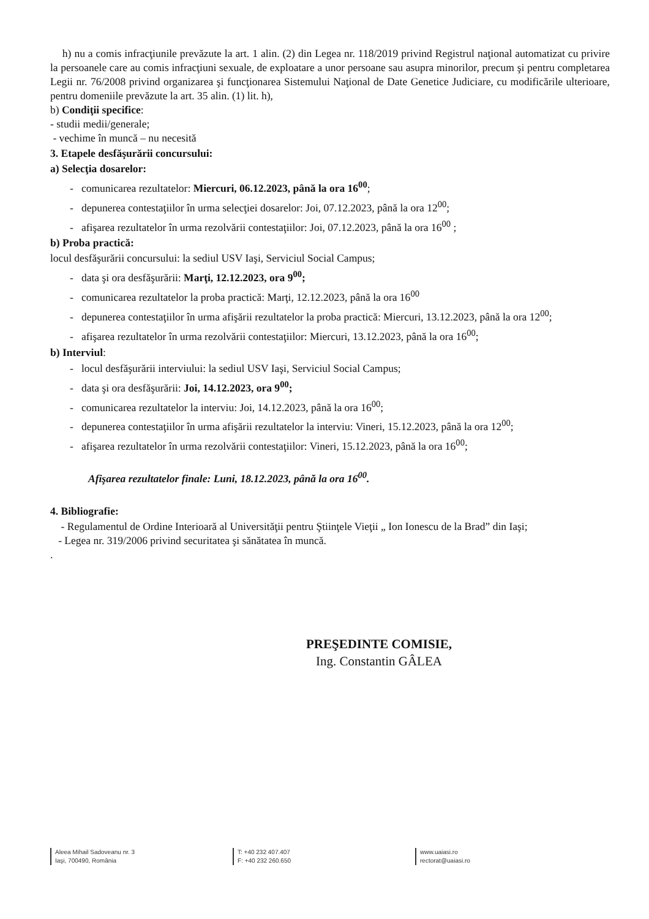h) nu a comis infracţiunile prevăzute la art. 1 alin. (2) din Legea nr. 118/2019 privind Registrul naţional automatizat cu privire la persoanele care au comis infracţiuni sexuale, de exploatare a unor persoane sau asupra minorilor, precum şi pentru completarea Legii nr. 76/2008 privind organizarea şi funcţionarea Sistemului Naţional de Date Genetice Judiciare, cu modificările ulterioare, pentru domeniile prevăzute la art. 35 alin. (1) lit. h),
b) Condiţii specifice:
- studii medii/generale;
- vechime în muncă – nu necesită
3. Etapele desfăşurării concursului:
a) Selecţia dosarelor:
- comunicarea rezultatelor: Miercuri, 06.12.2023, până la ora 16<sup>00</sup>;
- depunerea contestaţiilor în urma selecţiei dosarelor: Joi, 07.12.2023, până la ora 12<sup>00</sup>;
- afişarea rezultatelor în urma rezolvării contestaţiilor: Joi, 07.12.2023, până la ora 16<sup>00</sup> ;
b) Proba practică:
locul desfăşurării concursului: la sediul USV Iaşi, Serviciul Social Campus;
- data şi ora desfăşurării: Marţi, 12.12.2023, ora 9<sup>00</sup>;
- comunicarea rezultatelor la proba practică: Marţi, 12.12.2023, până la ora 16<sup>00</sup>
- depunerea contestaţiilor în urma afişării rezultatelor la proba practică: Miercuri, 13.12.2023, până la ora 12<sup>00</sup>;
- afişarea rezultatelor în urma rezolvării contestaţiilor: Miercuri, 13.12.2023, până la ora 16<sup>00</sup>;
b) Interviul:
- locul desfăşurării interviului: la sediul USV Iaşi, Serviciul Social Campus;
- data şi ora desfăşurării: Joi, 14.12.2023, ora 9<sup>00</sup>;
- comunicarea rezultatelor la interviu: Joi, 14.12.2023, până la ora 16<sup>00</sup>;
- depunerea contestaţiilor în urma afişării rezultatelor la interviu: Vineri, 15.12.2023, până la ora 12<sup>00</sup>;
- afişarea rezultatelor în urma rezolvării contestaţiilor: Vineri, 15.12.2023, până la ora 16<sup>00</sup>;
Afişarea rezultatelor finale: Luni, 18.12.2023, până la ora 16<sup>00</sup>.
4. Bibliografie:
- Regulamentul de Ordine Interioară al Universităţii pentru Ştiinţele Vieţii „ Ion Ionescu de la Brad” din Iaşi;
- Legea nr. 319/2006 privind securitatea şi sănătatea în muncă.
.
PREŞEDINTE COMISIE,
Ing. Constantin GÂLEA
Aleea Mihail Sadoveanu nr. 3
Iaşi, 700490, România
T: +40 232 407.407
F: +40 232 260.650
www.uaiasi.ro
rectorat@uaiasi.ro